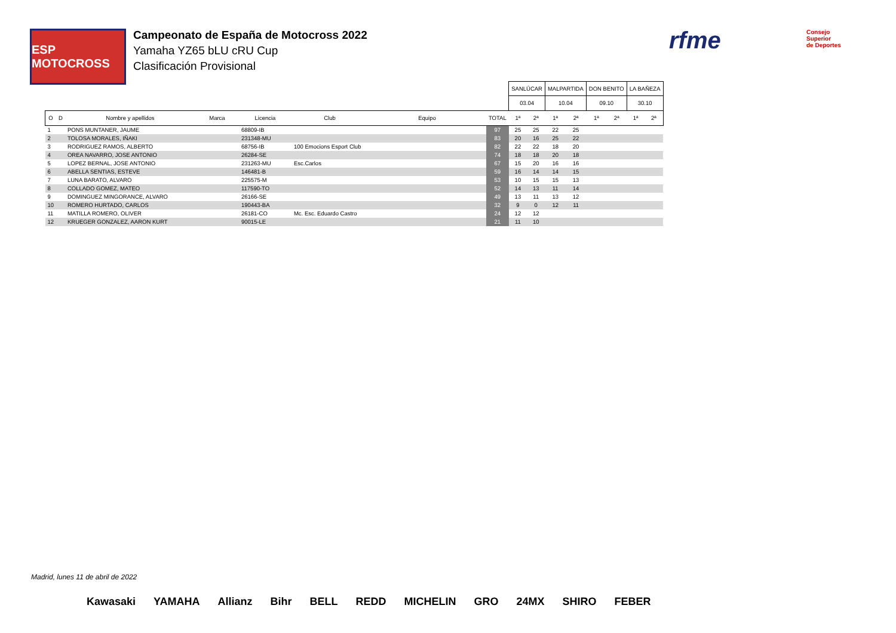ESP MOTOCROSS
Campeonato de España de Motocross 2022
Yamaha YZ65 bLU cRU Cup
Clasificación Provisional
rfme
Consejo
Superior
de Deportes
| | | | | | | | | SANLÚCAR | | MALPARTIDA | | DON BENITO | | LA BAÑEZA | |
| | | | | | | | | 03.04 | | 10.04 | | 09.10 | | 30.10 | |
| O | D | Nombre y apellidos | Marca | Licencia | Club | Equipo | TOTAL | 1ª | 2ª | 1ª | 2ª | 1ª | 2ª | 1ª | 2ª |
| 1 | | PONS MUNTANER, JAUME | | 68809-IB | | | 97 | 25 | 25 | 22 | 25 | | | | |
| 2 | | TOLOSA MORALES, IÑAKI | | 231348-MU | | | 83 | 20 | 16 | 25 | 22 | | | | |
| 3 | | RODRIGUEZ RAMOS, ALBERTO | | 68756-IB | 100 Emocions Esport Club | | 82 | 22 | 22 | 18 | 20 | | | | |
| 4 | | OREA NAVARRO, JOSE ANTONIO | | 26284-SE | | | 74 | 18 | 18 | 20 | 18 | | | | |
| 5 | | LOPEZ BERNAL, JOSE ANTONIO | | 231263-MU | Esc.Carlos | | 67 | 15 | 20 | 16 | 16 | | | | |
| 6 | | ABELLA SENTIAS, ESTEVE | | 146481-B | | | 59 | 16 | 14 | 14 | 15 | | | | |
| 7 | | LUNA BARATO, ALVARO | | 225575-M | | | 53 | 10 | 15 | 15 | 13 | | | | |
| 8 | | COLLADO GOMEZ, MATEO | | 117590-TO | | | 52 | 14 | 13 | 11 | 14 | | | | |
| 9 | | DOMINGUEZ MINGORANCE, ALVARO | | 26166-SE | | | 49 | 13 | 11 | 13 | 12 | | | | |
| 10 | | ROMERO HURTADO, CARLOS | | 190443-BA | | | 32 | 9 | 0 | 12 | 11 | | | | |
| 11 | | MATILLA ROMERO, OLIVER | | 26181-CO | Mc. Esc. Eduardo Castro | | 24 | 12 | 12 | | | | | | |
| 12 | | KRUEGER GONZALEZ, AARON KURT | | 90015-LE | | | 21 | 11 | 10 | | | | | | |
Madrid, lunes 11 de abril de 2022
Kawasaki YAMAHA Allianz Bihr BELL REDD MICHELIN GRO 24MX SHIRO FEBER